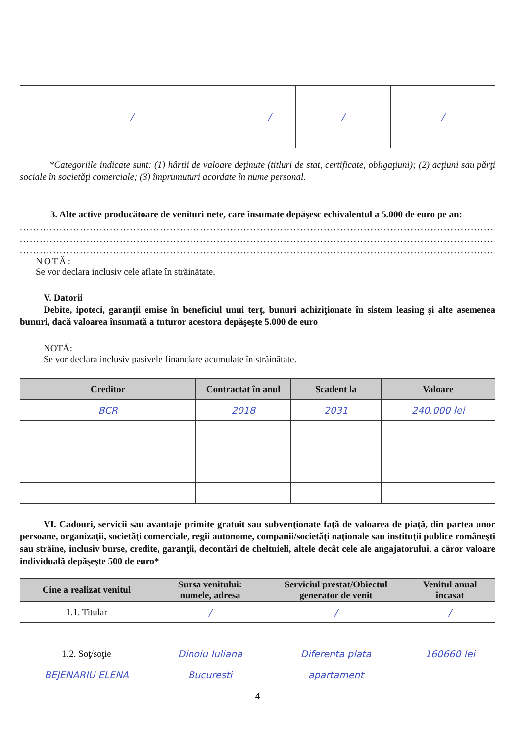| / | / | / | / |
*Categoriile indicate sunt: (1) hârtii de valoare deţinute (titluri de stat, certificate, obligaţiuni); (2) acţiuni sau părţi sociale în societăţi comerciale; (3) împrumuturi acordate în nume personal.
3. Alte active producătoare de venituri nete, care însumate depăşesc echivalentul a 5.000 de euro pe an:
..........................................................................................................................................................
..........................................................................................................................................................
..........................................................................................................................................................
NOTĂ:
Se vor declara inclusiv cele aflate în străinătate.
V. Datorii
Debite, ipoteci, garanţii emise în beneficiul unui terţ, bunuri achiziţionate în sistem leasing şi alte asemenea bunuri, dacă valoarea însumată a tuturor acestora depăşeşte 5.000 de euro
NOTĂ:
Se vor declara inclusiv pasivele financiare acumulate în străinătate.
| Creditor | Contractat în anul | Scadent la | Valoare |
| --- | --- | --- | --- |
| BCR | 2018 | 2031 | 240.000 lei |
VI. Cadouri, servicii sau avantaje primite gratuit sau subvenţionate faţă de valoarea de piaţă, din partea unor persoane, organizaţii, societăţi comerciale, regii autonome, companii/societăţi naţionale sau instituţii publice româneşti sau străine, inclusiv burse, credite, garanţii, decontări de cheltuieli, altele decât cele ale angajatorului, a căror valoare individuală depăşeşte 500 de euro*
| Cine a realizat venitul | Sursa venitului: numele, adresa | Serviciul prestat/Obiectul generator de venit | Venitul anual încasat |
| --- | --- | --- | --- |
| 1.1. Titular | / | / | / |
| 1.2. Soţ/soţie | Dinoiu Iuliana | Diferenta plata | 160660 lei |
| BEJENARIU ELENA | Bucuresti | apartament | |
4